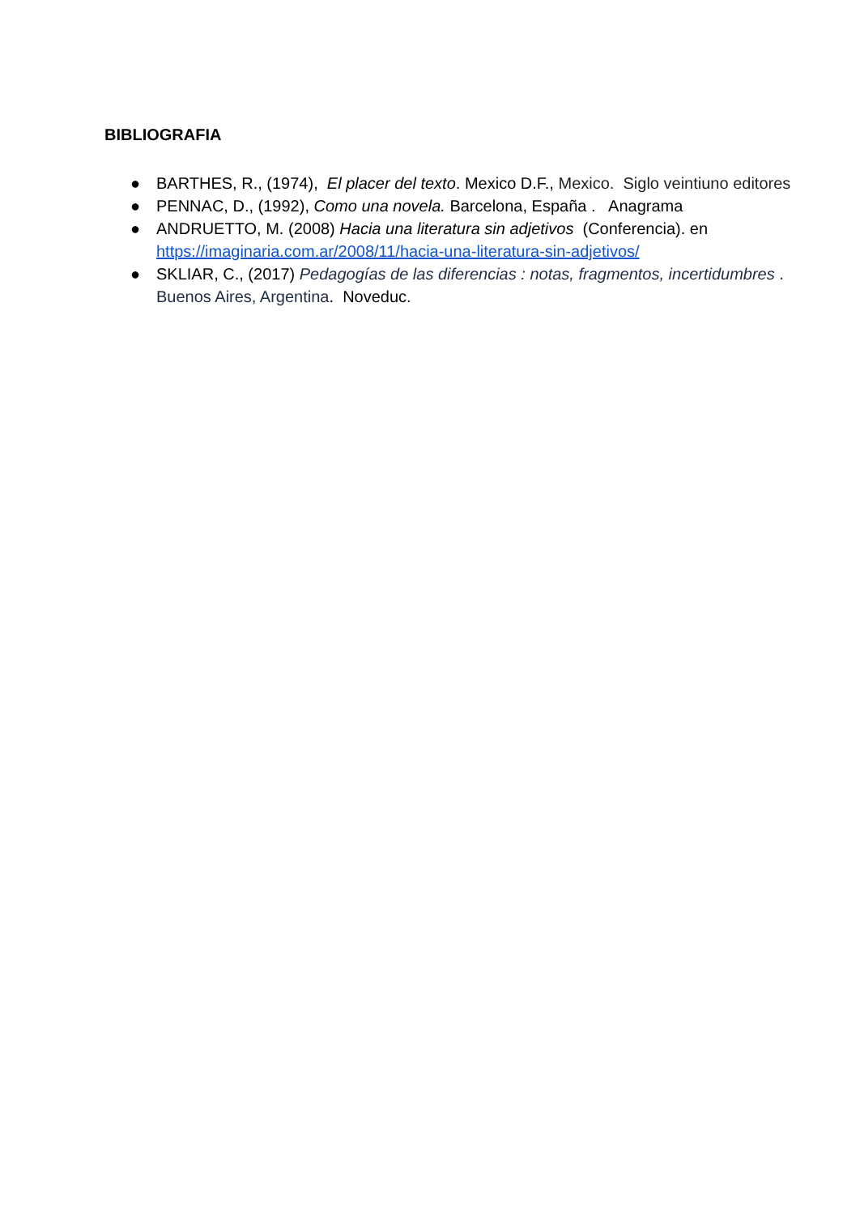BIBLIOGRAFIA
● BARTHES, R., (1974), El placer del texto. Mexico D.F., Mexico. Siglo veintiuno editores
● PENNAC, D., (1992), Como una novela. Barcelona, España . Anagrama
● ANDRUETTO, M. (2008) Hacia una literatura sin adjetivos (Conferencia). en https://imaginaria.com.ar/2008/11/hacia-una-literatura-sin-adjetivos/
● SKLIAR, C., (2017) Pedagogías de las diferencias : notas, fragmentos, incertidumbres . Buenos Aires, Argentina. Noveduc.